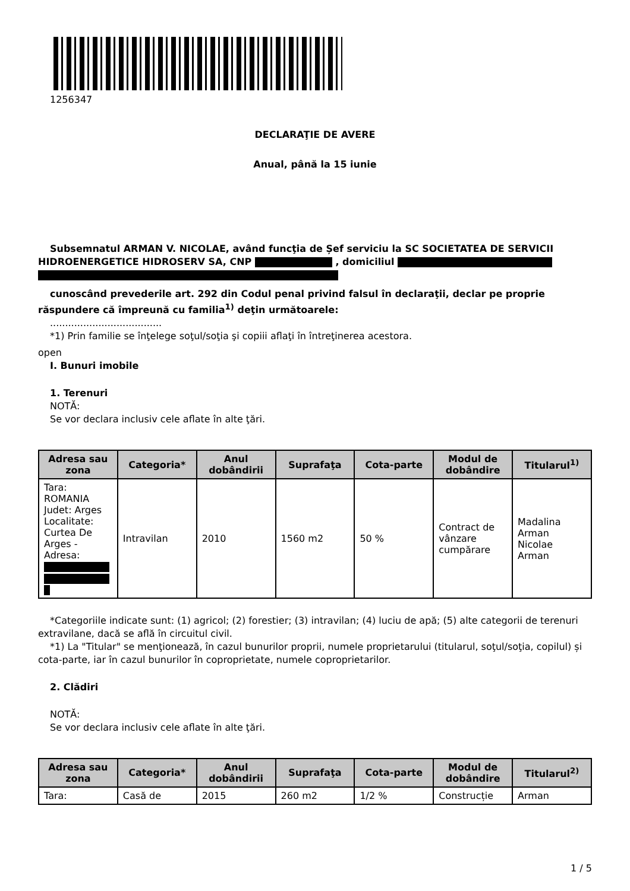1256347
DECLARAŢIE DE AVERE
Anual, până la 15 iunie
Subsemnatul ARMAN V. NICOLAE, având funcţia de Șef serviciu la SC SOCIETATEA DE SERVICII HIDROENERGETICE HIDROSERV SA, CNP , domiciliul
cunoscând prevederile art. 292 din Codul penal privind falsul în declaraţii, declar pe proprie răspundere că împreună cu familia<sup>1)</sup> deţin următoarele:
.....................................
*1) Prin familie se înţelege soţul/soţia şi copiii aflaţi în întreţinerea acestora.
open
I. Bunuri imobile
1. Terenuri
NOTĂ:
Se vor declara inclusiv cele aflate în alte ţări.
| Adresa sau zona | Categoria* | Anul dobândirii | Suprafaţa | Cota-parte | Modul de dobândire | Titularul<sup>1)</sup> |
| --- | --- | --- | --- | --- | --- | --- |
| Tara: ROMANIA Judet: Arges Localitate: Curtea De Arges - Adresa: | Intravilan | 2010 | 1560 m2 | 50 % | Contract de vânzare cumpărare | Madalina Arman Nicolae Arman |
*Categoriile indicate sunt: (1) agricol; (2) forestier; (3) intravilan; (4) luciu de apă; (5) alte categorii de terenuri extravilane, dacă se află în circuitul civil.
*1) La "Titular" se menţionează, în cazul bunurilor proprii, numele proprietarului (titularul, soţul/soţia, copilul) și cota-parte, iar în cazul bunurilor în coproprietate, numele coproprietarilor.
2. Clădiri
NOTĂ:
Se vor declara inclusiv cele aflate în alte ţări.
| Adresa sau zona | Categoria* | Anul dobândirii | Suprafaţa | Cota-parte | Modul de dobândire | Titularul<sup>2)</sup> |
| --- | --- | --- | --- | --- | --- | --- |
| Tara: | Casă de | 2015 | 260 m2 | 1/2 % | Construcție | Arman |
1 / 5